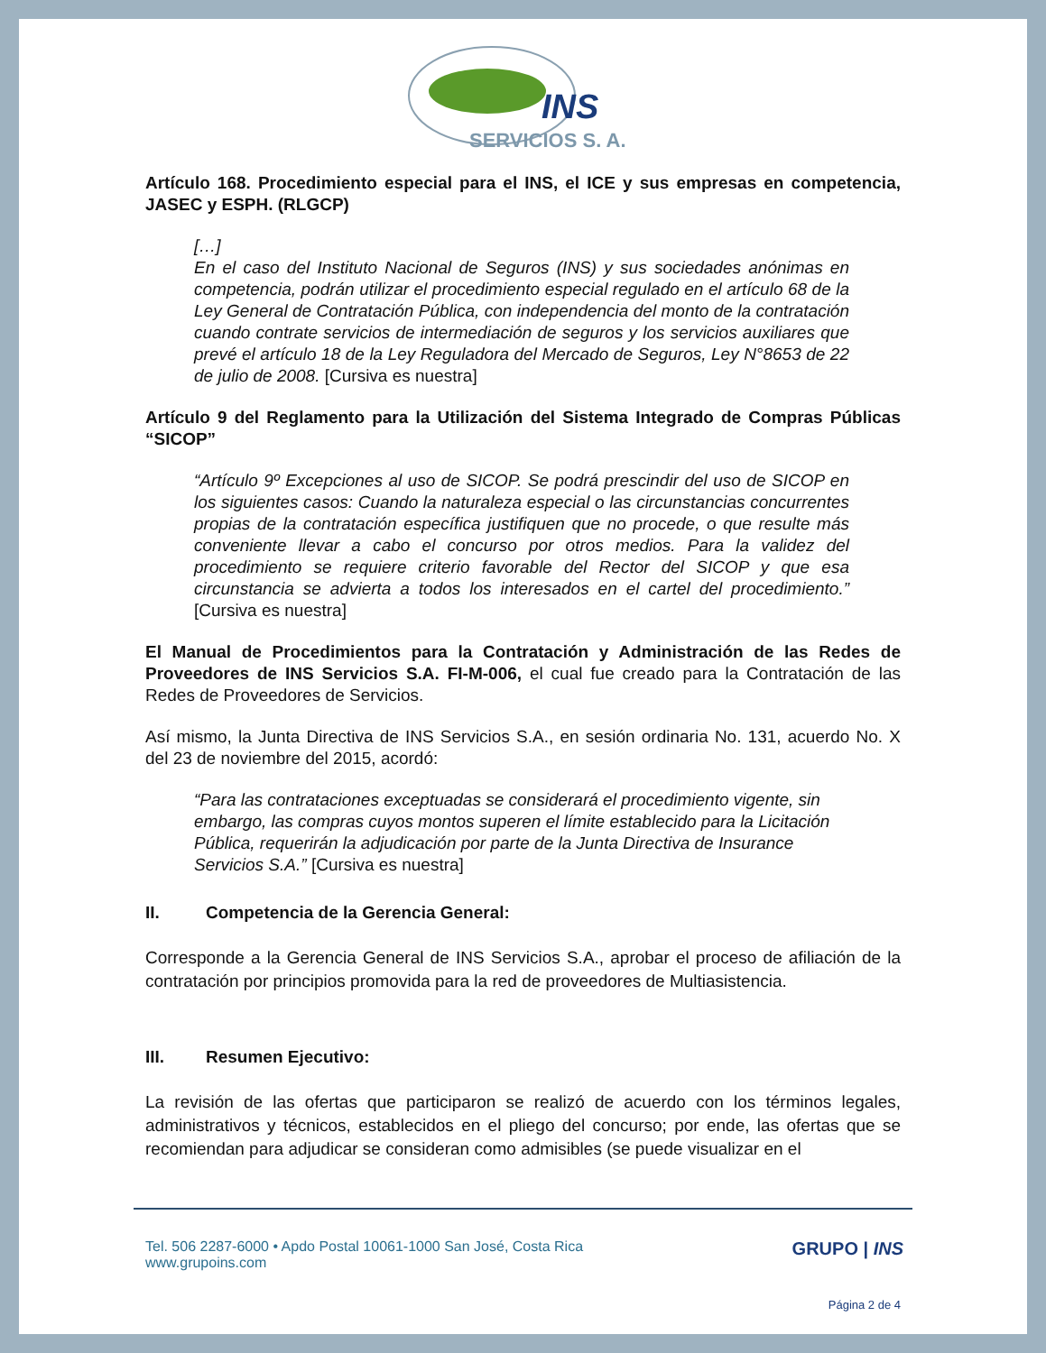INS
SERVICIOS S. A.
Artículo 168. Procedimiento especial para el INS, el ICE y sus empresas en competencia, JASEC y ESPH. (RLGCP)
[…]
En el caso del Instituto Nacional de Seguros (INS) y sus sociedades anónimas en competencia, podrán utilizar el procedimiento especial regulado en el artículo 68 de la Ley General de Contratación Pública, con independencia del monto de la contratación cuando contrate servicios de intermediación de seguros y los servicios auxiliares que prevé el artículo 18 de la Ley Reguladora del Mercado de Seguros, Ley N°8653 de 22 de julio de 2008. [Cursiva es nuestra]
Artículo 9 del Reglamento para la Utilización del Sistema Integrado de Compras Públicas “SICOP”
“Artículo 9º Excepciones al uso de SICOP. Se podrá prescindir del uso de SICOP en los siguientes casos: Cuando la naturaleza especial o las circunstancias concurrentes propias de la contratación específica justifiquen que no procede, o que resulte más conveniente llevar a cabo el concurso por otros medios. Para la validez del procedimiento se requiere criterio favorable del Rector del SICOP y que esa circunstancia se advierta a todos los interesados en el cartel del procedimiento.” [Cursiva es nuestra]
El Manual de Procedimientos para la Contratación y Administración de las Redes de Proveedores de INS Servicios S.A. FI-M-006, el cual fue creado para la Contratación de las Redes de Proveedores de Servicios.
Así mismo, la Junta Directiva de INS Servicios S.A., en sesión ordinaria No. 131, acuerdo No. X del 23 de noviembre del 2015, acordó:
“Para las contrataciones exceptuadas se considerará el procedimiento vigente, sin embargo, las compras cuyos montos superen el límite establecido para la Licitación Pública, requerirán la adjudicación por parte de la Junta Directiva de Insurance Servicios S.A.” [Cursiva es nuestra]
II. Competencia de la Gerencia General:
Corresponde a la Gerencia General de INS Servicios S.A., aprobar el proceso de afiliación de la contratación por principios promovida para la red de proveedores de Multiasistencia.
III. Resumen Ejecutivo:
La revisión de las ofertas que participaron se realizó de acuerdo con los términos legales, administrativos y técnicos, establecidos en el pliego del concurso; por ende, las ofertas que se recomiendan para adjudicar se consideran como admisibles (se puede visualizar en el
Tel. 506 2287-6000 • Apdo Postal 10061-1000 San José, Costa Rica
www.grupoins.com
GRUPO | INS
Página 2 de 4